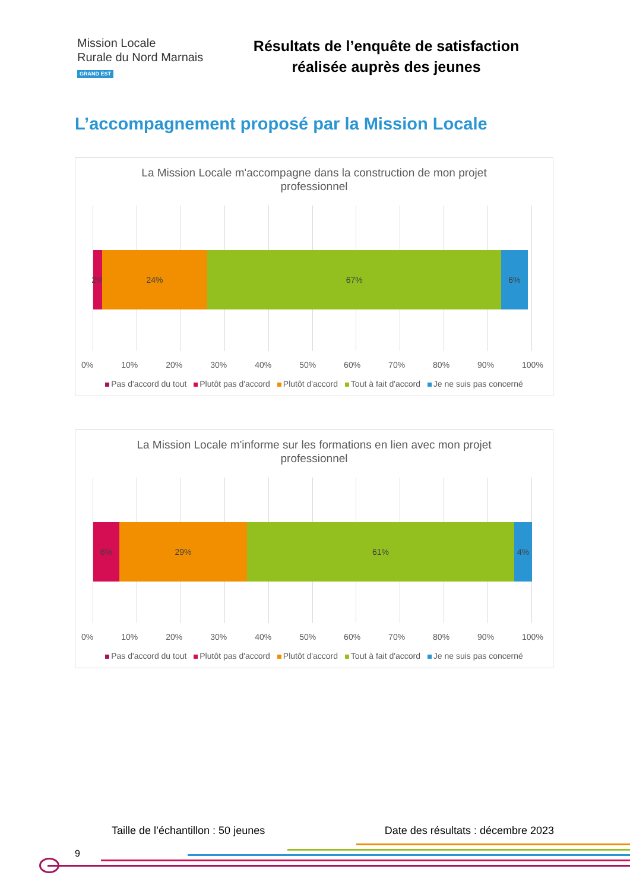Mission Locale
Rurale du Nord Marnais
GRAND EST
Résultats de l’enquête de satisfaction
réalisée auprès des jeunes
L’accompagnement proposé par la Mission Locale
La Mission Locale m'accompagne dans la construction de mon projet professionnel
2% 24% 67% 6%
0% 10% 20% 30% 40% 50% 60% 70% 80% 90% 100%
Pas d'accord du tout Plutôt pas d'accord Plutôt d'accord Tout à fait d'accord Je ne suis pas concerné
La Mission Locale m'informe sur les formations en lien avec mon projet professionnel
6% 29% 61% 4%
0% 10% 20% 30% 40% 50% 60% 70% 80% 90% 100%
Pas d'accord du tout Plutôt pas d'accord Plutôt d'accord Tout à fait d'accord Je ne suis pas concerné
Taille de l’échantillon : 50 jeunes Date des résultats : décembre 2023
9